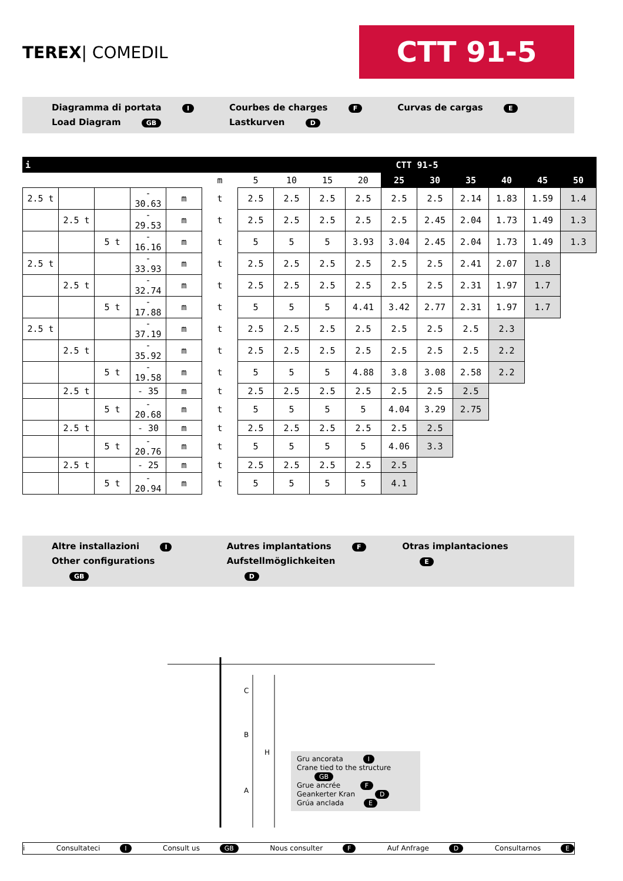TEREX| COMEDIL
CTT 91-5
Diagramma di portata I
Load Diagram GB
Courbes de charges F
Lastkurven D
Curvas de cargas E
| i | | | | | | CTT 91-5 | | | | | | | | | |
| --- | --- | --- | --- | --- | --- | --- | --- | --- | --- | --- | --- | --- | --- | --- | --- |
| | | | | | m | 5 | 10 | 15 | 20 | 25 | 30 | 35 | 40 | 45 | 50 |
| 2.5 t | | | - 30.63 | m | t | 2.5 | 2.5 | 2.5 | 2.5 | 2.5 | 2.5 | 2.14 | 1.83 | 1.59 | 1.4 |
| | 2.5 t | | - 29.53 | m | t | 2.5 | 2.5 | 2.5 | 2.5 | 2.5 | 2.45 | 2.04 | 1.73 | 1.49 | 1.3 |
| | | 5 t | - 16.16 | m | t | 5 | 5 | 5 | 3.93 | 3.04 | 2.45 | 2.04 | 1.73 | 1.49 | 1.3 |
| 2.5 t | | | - 33.93 | m | t | 2.5 | 2.5 | 2.5 | 2.5 | 2.5 | 2.5 | 2.41 | 2.07 | 1.8 | |
| | 2.5 t | | - 32.74 | m | t | 2.5 | 2.5 | 2.5 | 2.5 | 2.5 | 2.5 | 2.31 | 1.97 | 1.7 | |
| | | 5 t | - 17.88 | m | t | 5 | 5 | 5 | 4.41 | 3.42 | 2.77 | 2.31 | 1.97 | 1.7 | |
| 2.5 t | | | - 37.19 | m | t | 2.5 | 2.5 | 2.5 | 2.5 | 2.5 | 2.5 | 2.5 | 2.3 | | |
| | 2.5 t | | - 35.92 | m | t | 2.5 | 2.5 | 2.5 | 2.5 | 2.5 | 2.5 | 2.5 | 2.2 | | |
| | | 5 t | - 19.58 | m | t | 5 | 5 | 5 | 4.88 | 3.8 | 3.08 | 2.58 | 2.2 | | |
| | 2.5 t | | - 35 | m | t | 2.5 | 2.5 | 2.5 | 2.5 | 2.5 | 2.5 | 2.5 | | | |
| | | 5 t | - 20.68 | m | t | 5 | 5 | 5 | 5 | 4.04 | 3.29 | 2.75 | | | |
| | 2.5 t | | - 30 | m | t | 2.5 | 2.5 | 2.5 | 2.5 | 2.5 | 2.5 | | | | |
| | | 5 t | - 20.76 | m | t | 5 | 5 | 5 | 5 | 4.06 | 3.3 | | | | |
| | 2.5 t | | - 25 | m | t | 2.5 | 2.5 | 2.5 | 2.5 | 2.5 | | | | | |
| | | 5 t | - 20.94 | m | t | 5 | 5 | 5 | 5 | 4.1 | | | | | |
Altre installazioni I
Other configurations GB
Autres implantations F
Aufstellmöglichkeiten D
Otras implantaciones E
C
B
H
A
Gru ancorata I
Crane tied to the structure GB
Grue ancrée F
Geankerter Kran D
Grúa anclada E
i Consultateci I Consult us GB Nous consulter F Auf Anfrage D Consultarnos E